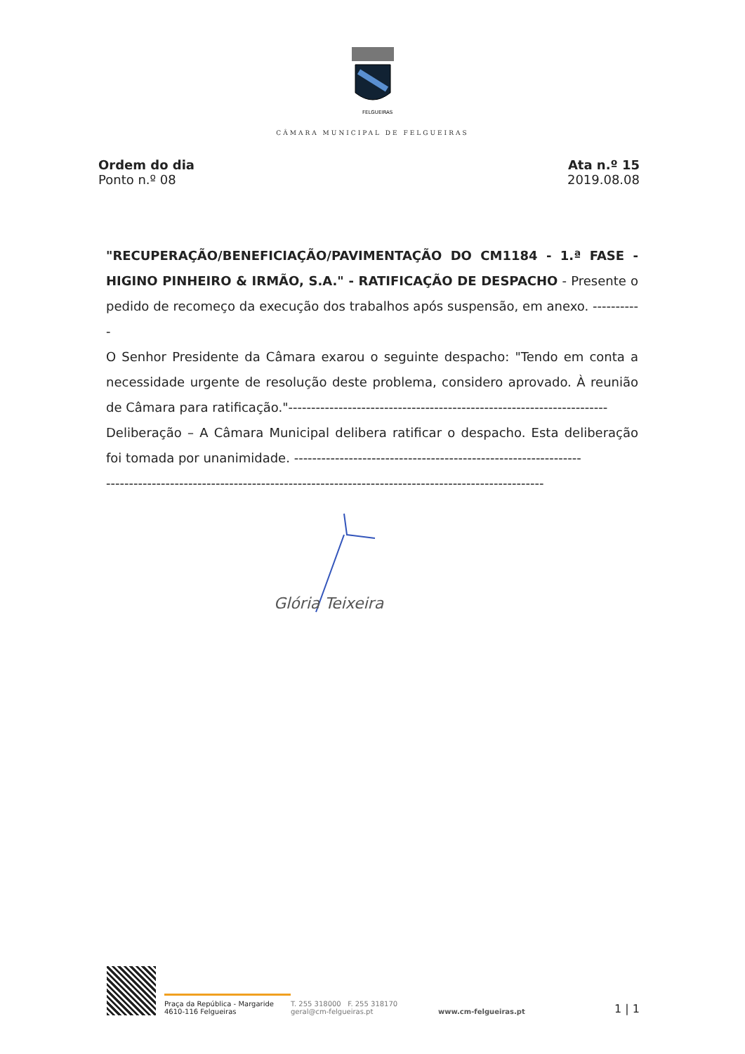FELGUEIRAS
CÂMARA MUNICIPAL DE FELGUEIRAS
Ordem do dia
Ponto n.º 08
Ata n.º 15
2019.08.08
"RECUPERAÇÃO/BENEFICIAÇÃO/PAVIMENTAÇÃO DO CM1184 - 1.ª FASE - HIGINO PINHEIRO & IRMÃO, S.A." - RATIFICAÇÃO DE DESPACHO - Presente o pedido de recomeço da execução dos trabalhos após suspensão, em anexo. -----------
O Senhor Presidente da Câmara exarou o seguinte despacho: "Tendo em conta a necessidade urgente de resolução deste problema, considero aprovado. À reunião de Câmara para ratificação."----------------------------------------------------------------------
Deliberação – A Câmara Municipal delibera ratificar o despacho. Esta deliberação foi tomada por unanimidade. ---------------------------------------------------------------
------------------------------------------------------------------------------------------------
Glória Teixeira
Praça da República - Margaride
4610-116 Felgueiras
T. 255 318000 F. 255 318170
geral@cm-felgueiras.pt
www.cm-felgueiras.pt
1 | 1